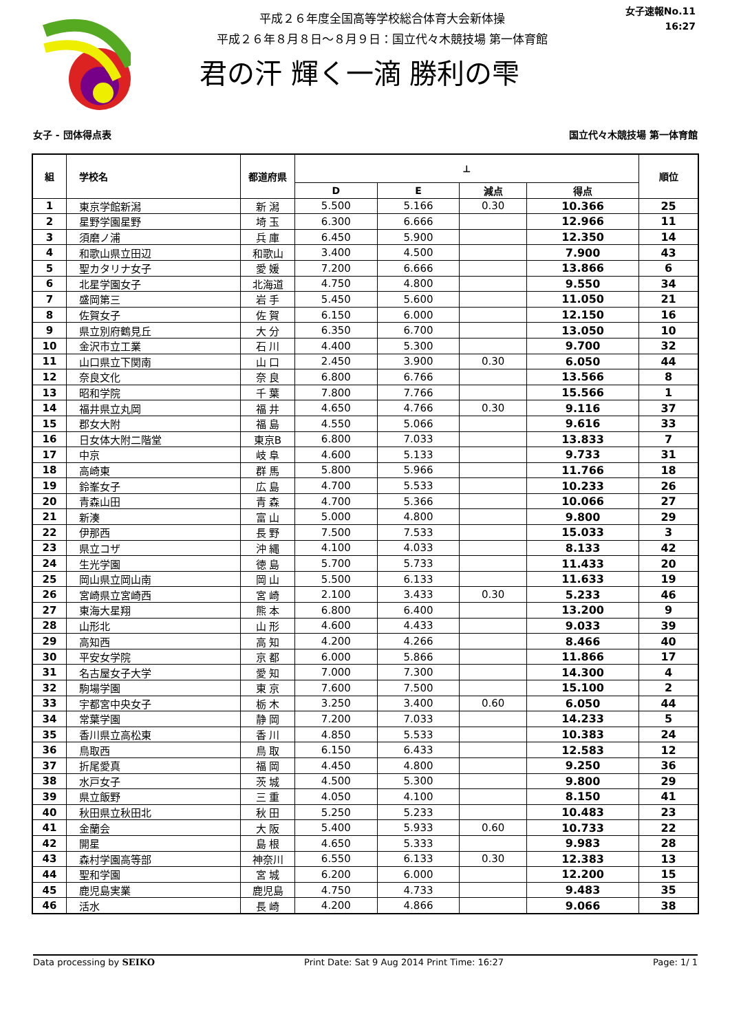平成２６年度全国高等学校総合体育大会新体操
平成２６年８月８日～８月９日：国立代々木競技場 第一体育館
君の汗 輝く一滴 勝利の雫
女子速報No.11
16:27
女子 - 団体得点表 国立代々木競技場 第一体育館
| 組 | 学校名 | 都道府県 | ⟂ | | | | 順位 |
| --- | --- | --- | --- | --- | --- | --- | --- |
| | | | D | E | 減点 | 得点 | |
| 1 | 東京学館新潟 | 新 潟 | 5.500 | 5.166 | 0.30 | 10.366 | 25 |
| 2 | 星野学園星野 | 埼 玉 | 6.300 | 6.666 | | 12.966 | 11 |
| 3 | 須磨ノ浦 | 兵 庫 | 6.450 | 5.900 | | 12.350 | 14 |
| 4 | 和歌山県立田辺 | 和歌山 | 3.400 | 4.500 | | 7.900 | 43 |
| 5 | 聖カタリナ女子 | 愛 媛 | 7.200 | 6.666 | | 13.866 | 6 |
| 6 | 北星学園女子 | 北海道 | 4.750 | 4.800 | | 9.550 | 34 |
| 7 | 盛岡第三 | 岩 手 | 5.450 | 5.600 | | 11.050 | 21 |
| 8 | 佐賀女子 | 佐 賀 | 6.150 | 6.000 | | 12.150 | 16 |
| 9 | 県立別府鶴見丘 | 大 分 | 6.350 | 6.700 | | 13.050 | 10 |
| 10 | 金沢市立工業 | 石 川 | 4.400 | 5.300 | | 9.700 | 32 |
| 11 | 山口県立下関南 | 山 口 | 2.450 | 3.900 | 0.30 | 6.050 | 44 |
| 12 | 奈良文化 | 奈 良 | 6.800 | 6.766 | | 13.566 | 8 |
| 13 | 昭和学院 | 千 葉 | 7.800 | 7.766 | | 15.566 | 1 |
| 14 | 福井県立丸岡 | 福 井 | 4.650 | 4.766 | 0.30 | 9.116 | 37 |
| 15 | 郡女大附 | 福 島 | 4.550 | 5.066 | | 9.616 | 33 |
| 16 | 日女体大附二階堂 | 東京B | 6.800 | 7.033 | | 13.833 | 7 |
| 17 | 中京 | 岐 阜 | 4.600 | 5.133 | | 9.733 | 31 |
| 18 | 高崎東 | 群 馬 | 5.800 | 5.966 | | 11.766 | 18 |
| 19 | 鈴峯女子 | 広 島 | 4.700 | 5.533 | | 10.233 | 26 |
| 20 | 青森山田 | 青 森 | 4.700 | 5.366 | | 10.066 | 27 |
| 21 | 新湊 | 富 山 | 5.000 | 4.800 | | 9.800 | 29 |
| 22 | 伊那西 | 長 野 | 7.500 | 7.533 | | 15.033 | 3 |
| 23 | 県立コザ | 沖 縄 | 4.100 | 4.033 | | 8.133 | 42 |
| 24 | 生光学園 | 徳 島 | 5.700 | 5.733 | | 11.433 | 20 |
| 25 | 岡山県立岡山南 | 岡 山 | 5.500 | 6.133 | | 11.633 | 19 |
| 26 | 宮崎県立宮崎西 | 宮 崎 | 2.100 | 3.433 | 0.30 | 5.233 | 46 |
| 27 | 東海大星翔 | 熊 本 | 6.800 | 6.400 | | 13.200 | 9 |
| 28 | 山形北 | 山 形 | 4.600 | 4.433 | | 9.033 | 39 |
| 29 | 高知西 | 高 知 | 4.200 | 4.266 | | 8.466 | 40 |
| 30 | 平安女学院 | 京 都 | 6.000 | 5.866 | | 11.866 | 17 |
| 31 | 名古屋女子大学 | 愛 知 | 7.000 | 7.300 | | 14.300 | 4 |
| 32 | 駒場学園 | 東 京 | 7.600 | 7.500 | | 15.100 | 2 |
| 33 | 宇都宮中央女子 | 栃 木 | 3.250 | 3.400 | 0.60 | 6.050 | 44 |
| 34 | 常葉学園 | 静 岡 | 7.200 | 7.033 | | 14.233 | 5 |
| 35 | 香川県立高松東 | 香 川 | 4.850 | 5.533 | | 10.383 | 24 |
| 36 | 鳥取西 | 鳥 取 | 6.150 | 6.433 | | 12.583 | 12 |
| 37 | 折尾愛真 | 福 岡 | 4.450 | 4.800 | | 9.250 | 36 |
| 38 | 水戸女子 | 茨 城 | 4.500 | 5.300 | | 9.800 | 29 |
| 39 | 県立飯野 | 三 重 | 4.050 | 4.100 | | 8.150 | 41 |
| 40 | 秋田県立秋田北 | 秋 田 | 5.250 | 5.233 | | 10.483 | 23 |
| 41 | 金蘭会 | 大 阪 | 5.400 | 5.933 | 0.60 | 10.733 | 22 |
| 42 | 開星 | 島 根 | 4.650 | 5.333 | | 9.983 | 28 |
| 43 | 森村学園高等部 | 神奈川 | 6.550 | 6.133 | 0.30 | 12.383 | 13 |
| 44 | 聖和学園 | 宮 城 | 6.200 | 6.000 | | 12.200 | 15 |
| 45 | 鹿児島実業 | 鹿児島 | 4.750 | 4.733 | | 9.483 | 35 |
| 46 | 活水 | 長 崎 | 4.200 | 4.866 | | 9.066 | 38 |
Data processing by SEIKO Print Date: Sat 9 Aug 2014 Print Time: 16:27 Page: 1/ 1